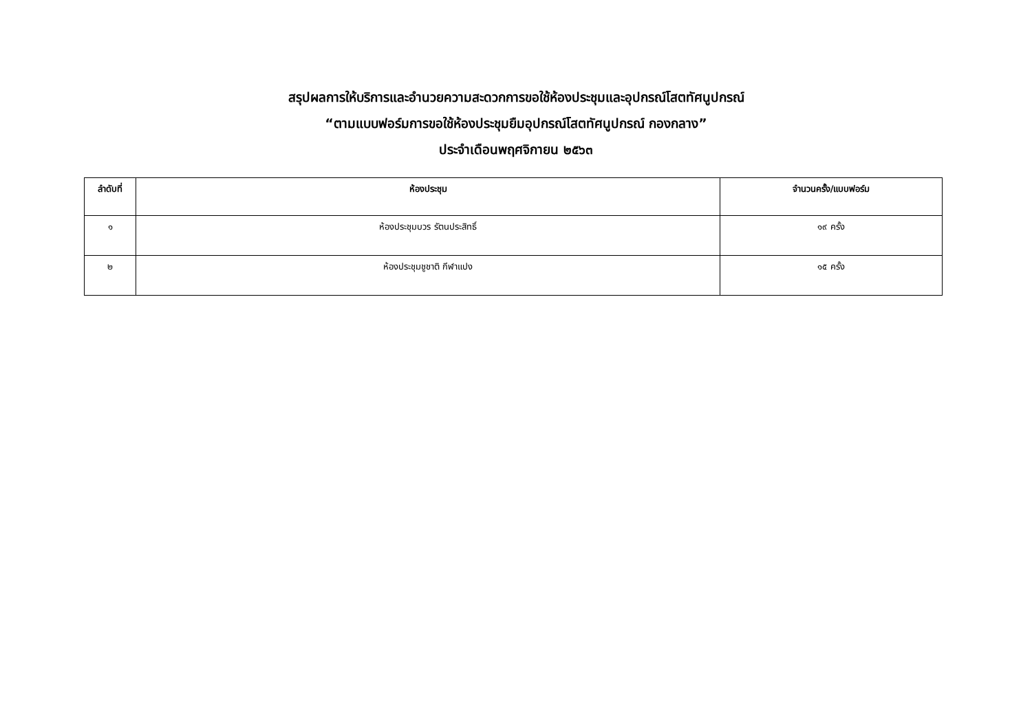สรุปผลการให้บริการและอำนวยความสะดวกการขอใช้ห้องประชุมและอุปกรณ์โสตทัศนูปกรณ์
“ตามแบบฟอร์มการขอใช้ห้องประชุมยืมอุปกรณ์โสตทัศนูปกรณ์ กองกลาง”
ประจำเดือนพฤศจิกายน ๒๕๖๓
| ลำดับที่ | ห้องประชุม | จำนวนครั้ง/แบบฟอร์ม |
| --- | --- | --- |
| ๑ | ห้องประชุมบวร รัตนประสิทธิ์ | ๑๙ ครั้ง |
| ๒ | ห้องประชุมชูชาติ กีฬาแปง | ๑๕ ครั้ง |